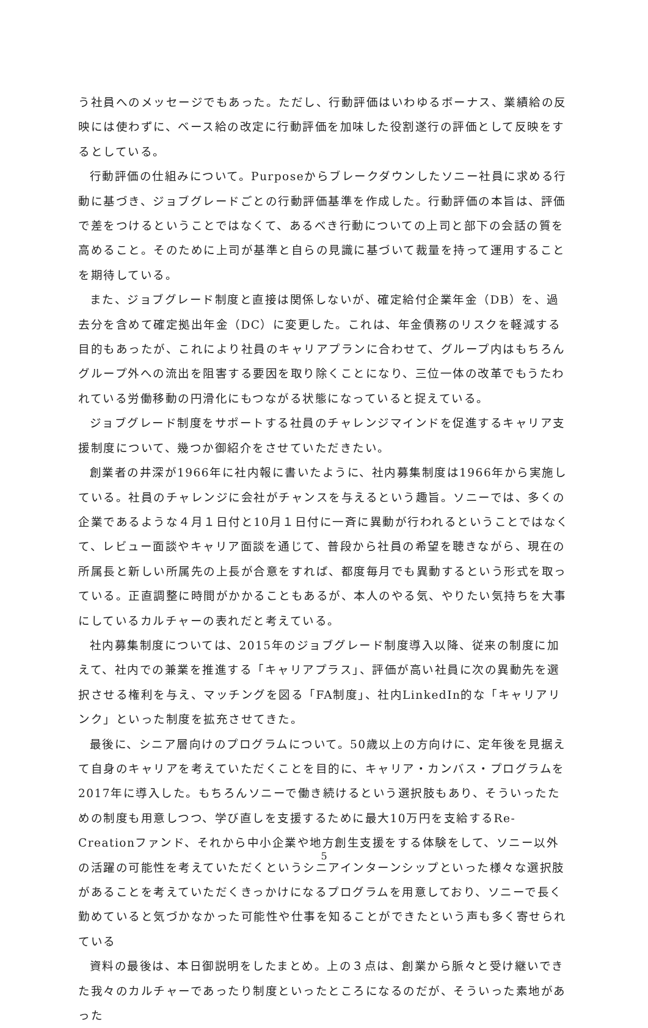う社員へのメッセージでもあった。ただし、行動評価はいわゆるボーナス、業績給の反映には使わずに、ベース給の改定に行動評価を加味した役割遂行の評価として反映をするとしている。
行動評価の仕組みについて。Purposeからブレークダウンしたソニー社員に求める行動に基づき、ジョブグレードごとの行動評価基準を作成した。行動評価の本旨は、評価で差をつけるということではなくて、あるべき行動についての上司と部下の会話の質を高めること。そのために上司が基準と自らの見識に基づいて裁量を持って運用することを期待している。
また、ジョブグレード制度と直接は関係しないが、確定給付企業年金（DB）を、過去分を含めて確定拠出年金（DC）に変更した。これは、年金債務のリスクを軽減する目的もあったが、これにより社員のキャリアプランに合わせて、グループ内はもちろんグループ外への流出を阻害する要因を取り除くことになり、三位一体の改革でもうたわれている労働移動の円滑化にもつながる状態になっていると捉えている。
ジョブグレード制度をサポートする社員のチャレンジマインドを促進するキャリア支援制度について、幾つか御紹介をさせていただきたい。
創業者の井深が1966年に社内報に書いたように、社内募集制度は1966年から実施している。社員のチャレンジに会社がチャンスを与えるという趣旨。ソニーでは、多くの企業であるような４月１日付と10月１日付に一斉に異動が行われるということではなくて、レビュー面談やキャリア面談を通じて、普段から社員の希望を聴きながら、現在の所属長と新しい所属先の上長が合意をすれば、都度毎月でも異動するという形式を取っている。正直調整に時間がかかることもあるが、本人のやる気、やりたい気持ちを大事にしているカルチャーの表れだと考えている。
社内募集制度については、2015年のジョブグレード制度導入以降、従来の制度に加えて、社内での兼業を推進する「キャリアプラス」、評価が高い社員に次の異動先を選択させる権利を与え、マッチングを図る「FA制度」、社内LinkedIn的な「キャリアリンク」といった制度を拡充させてきた。
最後に、シニア層向けのプログラムについて。50歳以上の方向けに、定年後を見据えて自身のキャリアを考えていただくことを目的に、キャリア・カンバス・プログラムを2017年に導入した。もちろんソニーで働き続けるという選択肢もあり、そういったための制度も用意しつつ、学び直しを支援するために最大10万円を支給するRe-Creationファンド、それから中小企業や地方創生支援をする体験をして、ソニー以外の活躍の可能性を考えていただくというシニアインターンシップといった様々な選択肢があることを考えていただくきっかけになるプログラムを用意しており、ソニーで長く勤めていると気づかなかった可能性や仕事を知ることができたという声も多く寄せられている
資料の最後は、本日御説明をしたまとめ。上の３点は、創業から脈々と受け継いできた我々のカルチャーであったり制度といったところになるのだが、そういった素地があった
5